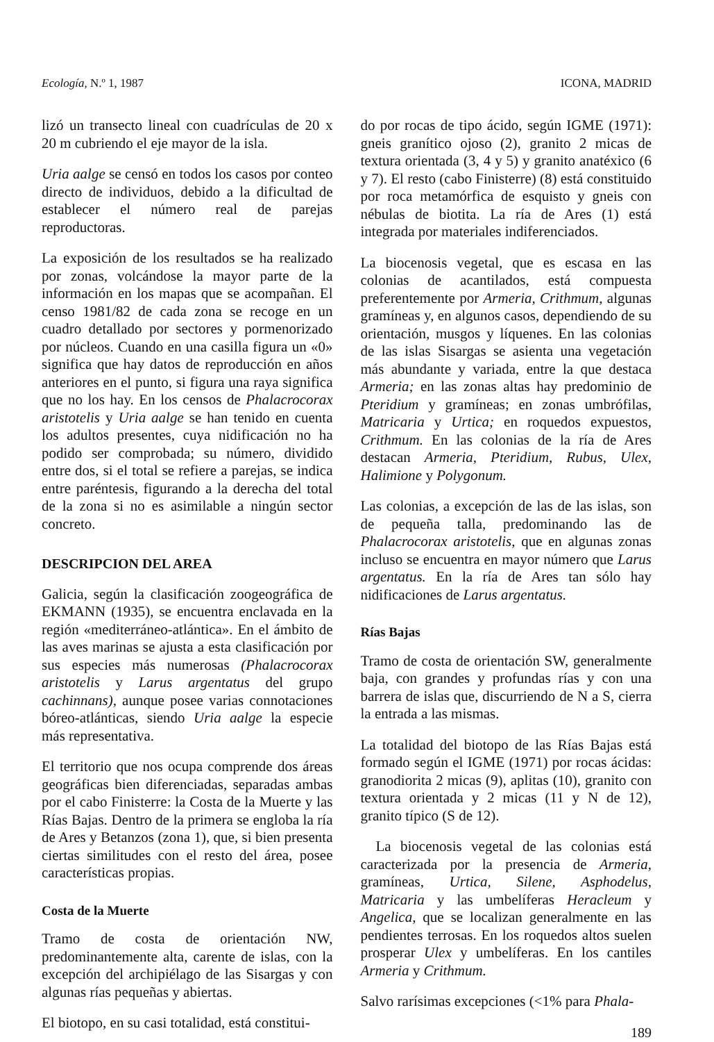Ecología, N.º 1, 1987 ICONA, MADRID
lizó un transecto lineal con cuadrículas de 20 x 20 m cubriendo el eje mayor de la isla.
Uria aalge se censó en todos los casos por conteo directo de individuos, debido a la dificultad de establecer el número real de parejas reproductoras.
La exposición de los resultados se ha realizado por zonas, volcándose la mayor parte de la información en los mapas que se acompañan. El censo 1981/82 de cada zona se recoge en un cuadro detallado por sectores y pormenorizado por núcleos. Cuando en una casilla figura un «0» significa que hay datos de reproducción en años anteriores en el punto, si figura una raya significa que no los hay. En los censos de Phalacrocorax aristotelis y Uria aalge se han tenido en cuenta los adultos presentes, cuya nidificación no ha podido ser comprobada; su número, dividido entre dos, si el total se refiere a parejas, se indica entre paréntesis, figurando a la derecha del total de la zona si no es asimilable a ningún sector concreto.
DESCRIPCION DEL AREA
Galicia, según la clasificación zoogeográfica de EKMANN (1935), se encuentra enclavada en la región «mediterráneo-atlántica». En el ámbito de las aves marinas se ajusta a esta clasificación por sus especies más numerosas (Phalacrocorax aristotelis y Larus argentatus del grupo cachinnans), aunque posee varias connotaciones bóreo-atlánticas, siendo Uria aalge la especie más representativa.
El territorio que nos ocupa comprende dos áreas geográficas bien diferenciadas, separadas ambas por el cabo Finisterre: la Costa de la Muerte y las Rías Bajas. Dentro de la primera se engloba la ría de Ares y Betanzos (zona 1), que, si bien presenta ciertas similitudes con el resto del área, posee características propias.
Costa de la Muerte
Tramo de costa de orientación NW, predominantemente alta, carente de islas, con la excepción del archipiélago de las Sisargas y con algunas rías pequeñas y abiertas.
El biotopo, en su casi totalidad, está constitui-
do por rocas de tipo ácido, según IGME (1971): gneis granítico ojoso (2), granito 2 micas de textura orientada (3, 4 y 5) y granito anatéxico (6 y 7). El resto (cabo Finisterre) (8) está constituido por roca metamórfica de esquisto y gneis con nébulas de biotita. La ría de Ares (1) está integrada por materiales indiferenciados.
La biocenosis vegetal, que es escasa en las colonias de acantilados, está compuesta preferentemente por Armeria, Crithmum, algunas gramíneas y, en algunos casos, dependiendo de su orientación, musgos y líquenes. En las colonias de las islas Sisargas se asienta una vegetación más abundante y variada, entre la que destaca Armeria; en las zonas altas hay predominio de Pteridium y gramíneas; en zonas umbrófilas, Matricaria y Urtica; en roquedos expuestos, Crithmum. En las colonias de la ría de Ares destacan Armeria, Pteridium, Rubus, Ulex, Halimione y Polygonum.
Las colonias, a excepción de las de las islas, son de pequeña talla, predominando las de Phalacrocorax aristotelis, que en algunas zonas incluso se encuentra en mayor número que Larus argentatus. En la ría de Ares tan sólo hay nidificaciones de Larus argentatus.
Rías Bajas
Tramo de costa de orientación SW, generalmente baja, con grandes y profundas rías y con una barrera de islas que, discurriendo de N a S, cierra la entrada a las mismas.
La totalidad del biotopo de las Rías Bajas está formado según el IGME (1971) por rocas ácidas: granodiorita 2 micas (9), aplitas (10), granito con textura orientada y 2 micas (11 y N de 12), granito típico (S de 12).
La biocenosis vegetal de las colonias está caracterizada por la presencia de Armeria, gramíneas, Urtica, Silene, Asphodelus, Matricaria y las umbelíferas Heracleum y Angelica, que se localizan generalmente en las pendientes terrosas. En los roquedos altos suelen prosperar Ulex y umbelíferas. En los cantiles Armeria y Crithmum.
Salvo rarísimas excepciones (<1% para Phala-
189